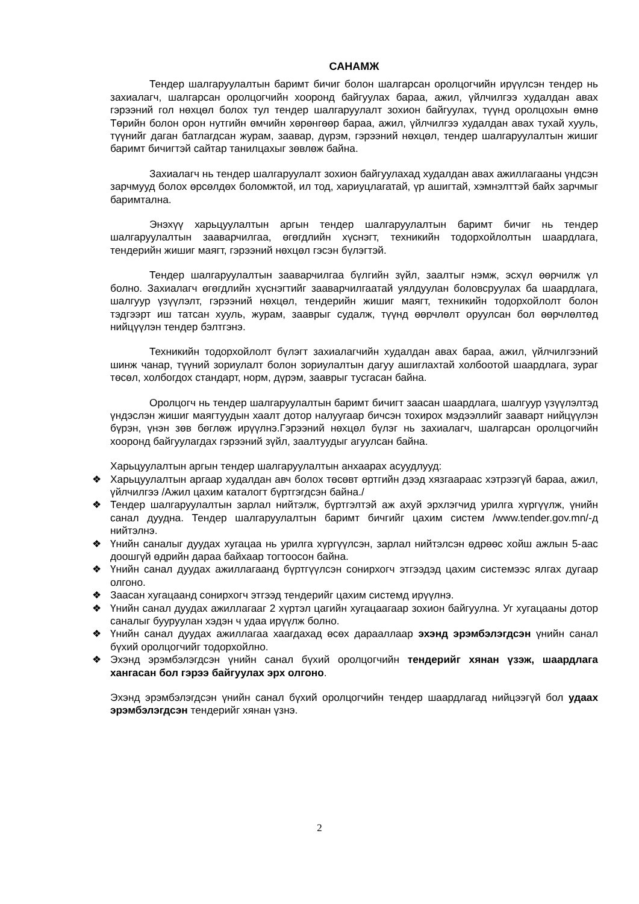САНАМЖ
Тендер шалгаруулалтын баримт бичиг болон шалгарсан оролцогчийн ирүүлсэн тендер нь захиалагч, шалгарсан оролцогчийн хооронд байгуулах бараа, ажил, үйлчилгээ худалдан авах гэрээний гол нөхцөл болох тул тендер шалгаруулалт зохион байгуулах, түүнд оролцохын өмнө Төрийн болон орон нутгийн өмчийн хөрөнгөөр бараа, ажил, үйлчилгээ худалдан авах тухай хууль, түүнийг даган батлагдсан журам, заавар, дүрэм, гэрээний нөхцөл, тендер шалгаруулалтын жишиг баримт бичигтэй сайтар танилцахыг зөвлөж байна.
Захиалагч нь тендер шалгаруулалт зохион байгуулахад худалдан авах ажиллагааны үндсэн зарчмууд болох өрсөлдөх боломжтой, ил тод, хариуцлагатай, үр ашигтай, хэмнэлттэй байх зарчмыг баримтална.
Энэхүү харьцуулалтын аргын тендер шалгаруулалтын баримт бичиг нь тендер шалгаруулалтын зааварчилгаа, өгөгдлийн хүснэгт, техникийн тодорхойлолтын шаардлага, тендерийн жишиг маягт, гэрээний нөхцөл гэсэн бүлэгтэй.
Тендер шалгаруулалтын зааварчилгаа бүлгийн зүйл, заалтыг нэмж, эсхүл өөрчилж үл болно. Захиалагч өгөгдлийн хүснэгтийг зааварчилгаатай уялдуулан боловсруулах ба шаардлага, шалгуур үзүүлэлт, гэрээний нөхцөл, тендерийн жишиг маягт, техникийн тодорхойлолт болон тэдгээрт иш татсан хууль, журам, зааврыг судалж, түүнд өөрчлөлт оруулсан бол өөрчлөлтөд нийцүүлэн тендер бэлтгэнэ.
Техникийн тодорхойлолт бүлэгт захиалагчийн худалдан авах бараа, ажил, үйлчилгээний шинж чанар, түүний зориулалт болон зориулалтын дагуу ашиглахтай холбоотой шаардлага, зураг төсөл, холбогдох стандарт, норм, дүрэм, зааврыг тусгасан байна.
Оролцогч нь тендер шалгаруулалтын баримт бичигт заасан шаардлага, шалгуур үзүүлэлтэд үндэслэн жишиг маягтуудын хаалт дотор налуугаар бичсэн тохирох мэдээллийг зааварт нийцүүлэн бүрэн, үнэн зөв бөглөж ирүүлнэ.Гэрээний нөхцөл бүлэг нь захиалагч, шалгарсан оролцогчийн хооронд байгуулагдах гэрээний зүйл, заалтуудыг агуулсан байна.
Харьцуулалтын аргын тендер шалгаруулалтын анхаарах асуудлууд:
❖ Харьцуулалтын аргаар худалдан авч болох төсөвт өртгийн дээд хязгаараас хэтрээгүй бараа, ажил, үйлчилгээ /Ажил цахим каталогт бүртгэгдсэн байна./
❖ Тендер шалгаруулалтын зарлал нийтэлж, бүртгэлтэй аж ахуй эрхлэгчид урилга хүргүүлж, үнийн санал дуудна. Тендер шалгаруулалтын баримт бичгийг цахим систем /www.tender.gov.mn/-д нийтэлнэ.
❖ Үнийн саналыг дуудах хугацаа нь урилга хүргүүлсэн, зарлал нийтэлсэн өдрөөс хойш ажлын 5-аас доошгүй өдрийн дараа байхаар тогтоосон байна.
❖ Үнийн санал дуудах ажиллагаанд бүртгүүлсэн сонирхогч этгээдэд цахим системээс ялгах дугаар олгоно.
❖ Заасан хугацаанд сонирхогч этгээд тендерийг цахим системд ирүүлнэ.
❖ Үнийн санал дуудах ажиллагааг 2 хүртэл цагийн хугацаагаар зохион байгуулна. Уг хугацааны дотор саналыг бууруулан хэдэн ч удаа ирүүлж болно.
❖ Үнийн санал дуудах ажиллагаа хаагдахад өсөх дарааллаар эхэнд эрэмбэлэгдсэн үнийн санал бүхий оролцогчийг тодорхойлно.
❖ Эхэнд эрэмбэлэгдсэн үнийн санал бүхий оролцогчийн тендерийг хянан үзэж, шаардлага хангасан бол гэрээ байгуулах эрх олгоно.
Эхэнд эрэмбэлэгдсэн үнийн санал бүхий оролцогчийн тендер шаардлагад нийцээгүй бол удаах эрэмбэлэгдсэн тендерийг хянан үзнэ.
2